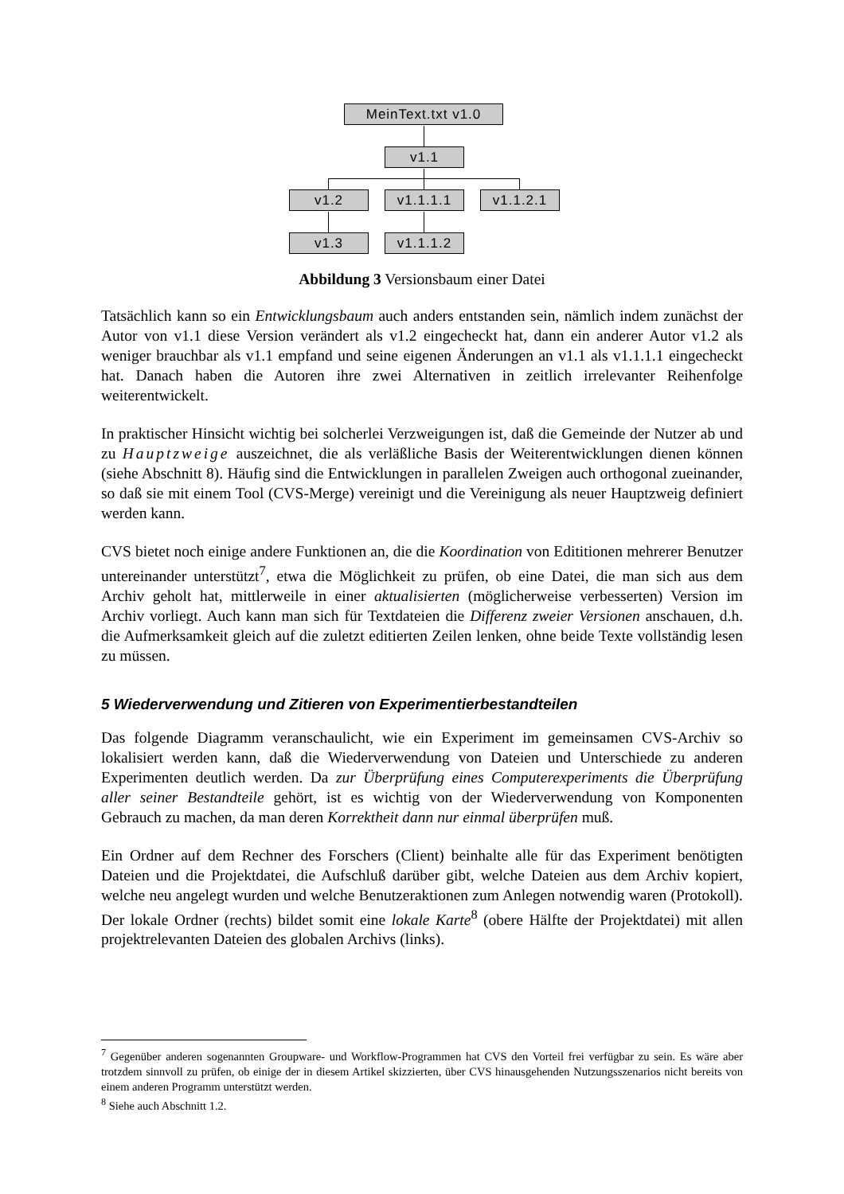MeinText.txt v1.0
v1.1
v1.2 v1.1.1.1 v1.1.2.1
v1.3 v1.1.1.2
Abbildung 3 Versionsbaum einer Datei
Tatsächlich kann so ein Entwicklungsbaum auch anders entstanden sein, nämlich indem zunächst der Autor von v1.1 diese Version verändert als v1.2 eingecheckt hat, dann ein anderer Autor v1.2 als weniger brauchbar als v1.1 empfand und seine eigenen Änderungen an v1.1 als v1.1.1.1 eingecheckt hat. Danach haben die Autoren ihre zwei Alternativen in zeitlich irrelevanter Reihenfolge weiterentwickelt.
In praktischer Hinsicht wichtig bei solcherlei Verzweigungen ist, daß die Gemeinde der Nutzer ab und zu Hauptzweige auszeichnet, die als verläßliche Basis der Weiterentwicklungen dienen können (siehe Abschnitt 8). Häufig sind die Entwicklungen in parallelen Zweigen auch orthogonal zueinander, so daß sie mit einem Tool (CVS-Merge) vereinigt und die Vereinigung als neuer Hauptzweig definiert werden kann.
CVS bietet noch einige andere Funktionen an, die die Koordination von Edititionen mehrerer Benutzer untereinander unterstützt<sup>7</sup>, etwa die Möglichkeit zu prüfen, ob eine Datei, die man sich aus dem Archiv geholt hat, mittlerweile in einer aktualisierten (möglicherweise verbesserten) Version im Archiv vorliegt. Auch kann man sich für Textdateien die Differenz zweier Versionen anschauen, d.h. die Aufmerksamkeit gleich auf die zuletzt editierten Zeilen lenken, ohne beide Texte vollständig lesen zu müssen.
5 Wiederverwendung und Zitieren von Experimentierbestandteilen
Das folgende Diagramm veranschaulicht, wie ein Experiment im gemeinsamen CVS-Archiv so lokalisiert werden kann, daß die Wiederverwendung von Dateien und Unterschiede zu anderen Experimenten deutlich werden. Da zur Überprüfung eines Computerexperiments die Überprüfung aller seiner Bestandteile gehört, ist es wichtig von der Wiederverwendung von Komponenten Gebrauch zu machen, da man deren Korrektheit dann nur einmal überprüfen muß.
Ein Ordner auf dem Rechner des Forschers (Client) beinhalte alle für das Experiment benötigten Dateien und die Projektdatei, die Aufschluß darüber gibt, welche Dateien aus dem Archiv kopiert, welche neu angelegt wurden und welche Benutzeraktionen zum Anlegen notwendig waren (Protokoll). Der lokale Ordner (rechts) bildet somit eine lokale Karte<sup>8</sup> (obere Hälfte der Projektdatei) mit allen projektrelevanten Dateien des globalen Archivs (links).
<sup>7</sup> Gegenüber anderen sogenannten Groupware- und Workflow-Programmen hat CVS den Vorteil frei verfügbar zu sein. Es wäre aber trotzdem sinnvoll zu prüfen, ob einige der in diesem Artikel skizzierten, über CVS hinausgehenden Nutzungsszenarios nicht bereits von einem anderen Programm unterstützt werden.
<sup>8</sup> Siehe auch Abschnitt 1.2.